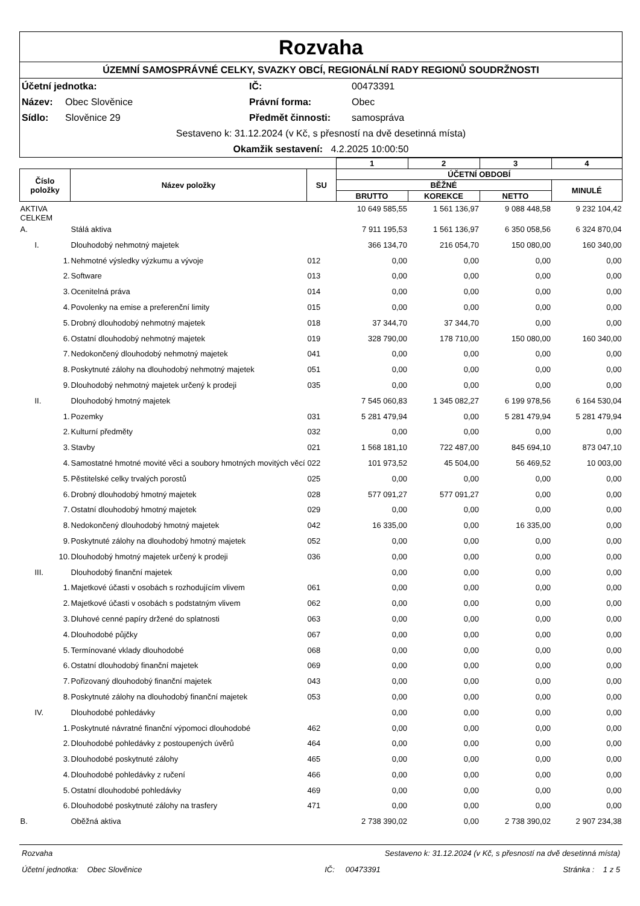Rozvaha
ÚZEMNÍ SAMOSPRÁVNÉ CELKY, SVAZKY OBCÍ, REGIONÁLNÍ RADY REGIONŮ SOUDRŽNOSTI
Účetní jednotka: IČ: 00473391
Název: Obec Slověnice Právní forma: Obec
Sídlo: Slověnice 29 Předmět činnosti: samospráva
Sestaveno k: 31.12.2024 (v Kč, s přesností na dvě desetinná místa)
Okamžik sestavení: 4.2.2025 10:00:50
| | | | 1 | 2 | 3 | 4 |
| --- | --- | --- | --- | --- | --- | --- |
| Číslo položky | Název položky | SU | ÚČETNÍ OBDOBÍ | | | |
| | | | BĚŽNÉ | | | MINULÉ |
| | | | BRUTTO | KOREKCE | NETTO | |
| AKTIVA CELKEM | | | 10 649 585,55 | 1 561 136,97 | 9 088 448,58 | 9 232 104,42 |
| A. | Stálá aktiva | | 7 911 195,53 | 1 561 136,97 | 6 350 058,56 | 6 324 870,04 |
| I. | Dlouhodobý nehmotný majetek | | 366 134,70 | 216 054,70 | 150 080,00 | 160 340,00 |
| 1. | Nehmotné výsledky výzkumu a vývoje | 012 | 0,00 | 0,00 | 0,00 | 0,00 |
| 2. | Software | 013 | 0,00 | 0,00 | 0,00 | 0,00 |
| 3. | Ocenitelná práva | 014 | 0,00 | 0,00 | 0,00 | 0,00 |
| 4. | Povolenky na emise a preferenční limity | 015 | 0,00 | 0,00 | 0,00 | 0,00 |
| 5. | Drobný dlouhodobý nehmotný majetek | 018 | 37 344,70 | 37 344,70 | 0,00 | 0,00 |
| 6. | Ostatní dlouhodobý nehmotný majetek | 019 | 328 790,00 | 178 710,00 | 150 080,00 | 160 340,00 |
| 7. | Nedokončený dlouhodobý nehmotný majetek | 041 | 0,00 | 0,00 | 0,00 | 0,00 |
| 8. | Poskytnuté zálohy na dlouhodobý nehmotný majetek | 051 | 0,00 | 0,00 | 0,00 | 0,00 |
| 9. | Dlouhodobý nehmotný majetek určený k prodeji | 035 | 0,00 | 0,00 | 0,00 | 0,00 |
| II. | Dlouhodobý hmotný majetek | | 7 545 060,83 | 1 345 082,27 | 6 199 978,56 | 6 164 530,04 |
| 1. | Pozemky | 031 | 5 281 479,94 | 0,00 | 5 281 479,94 | 5 281 479,94 |
| 2. | Kulturní předměty | 032 | 0,00 | 0,00 | 0,00 | 0,00 |
| 3. | Stavby | 021 | 1 568 181,10 | 722 487,00 | 845 694,10 | 873 047,10 |
| 4. | Samostatné hmotné movité věci a soubory hmotných movitých věcí | 022 | 101 973,52 | 45 504,00 | 56 469,52 | 10 003,00 |
| 5. | Pěstitelské celky trvalých porostů | 025 | 0,00 | 0,00 | 0,00 | 0,00 |
| 6. | Drobný dlouhodobý hmotný majetek | 028 | 577 091,27 | 577 091,27 | 0,00 | 0,00 |
| 7. | Ostatní dlouhodobý hmotný majetek | 029 | 0,00 | 0,00 | 0,00 | 0,00 |
| 8. | Nedokončený dlouhodobý hmotný majetek | 042 | 16 335,00 | 0,00 | 16 335,00 | 0,00 |
| 9. | Poskytnuté zálohy na dlouhodobý hmotný majetek | 052 | 0,00 | 0,00 | 0,00 | 0,00 |
| 10. | Dlouhodobý hmotný majetek určený k prodeji | 036 | 0,00 | 0,00 | 0,00 | 0,00 |
| III. | Dlouhodobý finanční majetek | | 0,00 | 0,00 | 0,00 | 0,00 |
| 1. | Majetkové účasti v osobách s rozhodujícím vlivem | 061 | 0,00 | 0,00 | 0,00 | 0,00 |
| 2. | Majetkové účasti v osobách s podstatným vlivem | 062 | 0,00 | 0,00 | 0,00 | 0,00 |
| 3. | Dluhové cenné papíry držené do splatnosti | 063 | 0,00 | 0,00 | 0,00 | 0,00 |
| 4. | Dlouhodobé půjčky | 067 | 0,00 | 0,00 | 0,00 | 0,00 |
| 5. | Termínované vklady dlouhodobé | 068 | 0,00 | 0,00 | 0,00 | 0,00 |
| 6. | Ostatní dlouhodobý finanční majetek | 069 | 0,00 | 0,00 | 0,00 | 0,00 |
| 7. | Pořizovaný dlouhodobý finanční majetek | 043 | 0,00 | 0,00 | 0,00 | 0,00 |
| 8. | Poskytnuté zálohy na dlouhodobý finanční majetek | 053 | 0,00 | 0,00 | 0,00 | 0,00 |
| IV. | Dlouhodobé pohledávky | | 0,00 | 0,00 | 0,00 | 0,00 |
| 1. | Poskytnuté návratné finanční výpomoci dlouhodobé | 462 | 0,00 | 0,00 | 0,00 | 0,00 |
| 2. | Dlouhodobé pohledávky z postoupených úvěrů | 464 | 0,00 | 0,00 | 0,00 | 0,00 |
| 3. | Dlouhodobé poskytnuté zálohy | 465 | 0,00 | 0,00 | 0,00 | 0,00 |
| 4. | Dlouhodobé pohledávky z ručení | 466 | 0,00 | 0,00 | 0,00 | 0,00 |
| 5. | Ostatní dlouhodobé pohledávky | 469 | 0,00 | 0,00 | 0,00 | 0,00 |
| 6. | Dlouhodobé poskytnuté zálohy na trasfery | 471 | 0,00 | 0,00 | 0,00 | 0,00 |
| B. | Oběžná aktiva | | 2 738 390,02 | 0,00 | 2 738 390,02 | 2 907 234,38 |
Rozvaha Sestaveno k: 31.12.2024 (v Kč, s přesností na dvě desetinná místa)
Účetní jednotka: Obec Slověnice IČ: 00473391 Stránka : 1 z 5